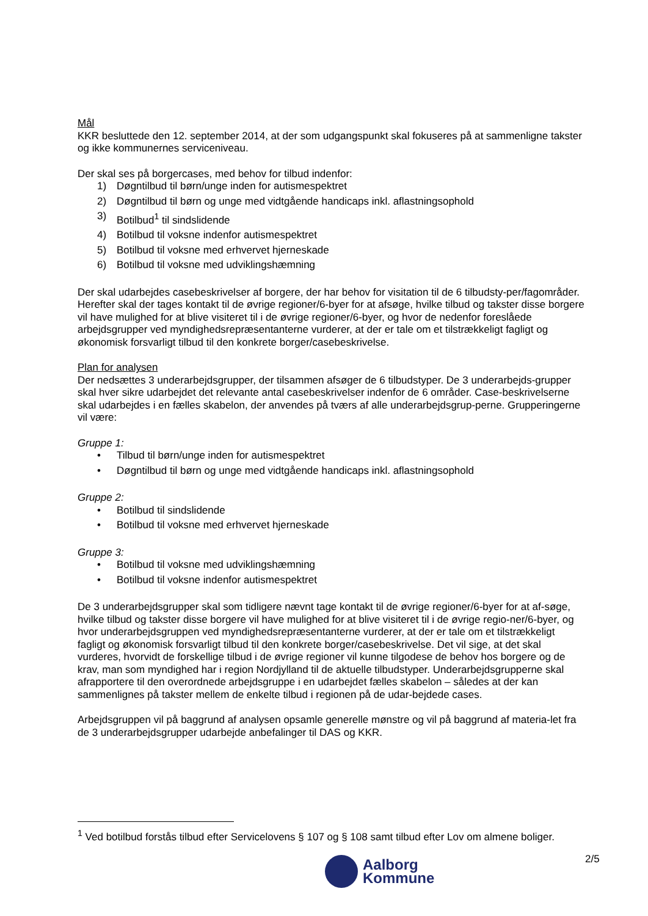Mål
KKR besluttede den 12. september 2014, at der som udgangspunkt skal fokuseres på at sammenligne takster og ikke kommunernes serviceniveau.
Der skal ses på borgercases, med behov for tilbud indenfor:
1) Døgntilbud til børn/unge inden for autismespektret
2) Døgntilbud til børn og unge med vidtgående handicaps inkl. aflastningsophold
3) Botilbud<sup>1</sup> til sindslidende
4) Botilbud til voksne indenfor autismespektret
5) Botilbud til voksne med erhvervet hjerneskade
6) Botilbud til voksne med udviklingshæmning
Der skal udarbejdes casebeskrivelser af borgere, der har behov for visitation til de 6 tilbudsty-per/fagområder. Herefter skal der tages kontakt til de øvrige regioner/6-byer for at afsøge, hvilke tilbud og takster disse borgere vil have mulighed for at blive visiteret til i de øvrige regioner/6-byer, og hvor de nedenfor foreslåede arbejdsgrupper ved myndighedsrepræsentanterne vurderer, at der er tale om et tilstrækkeligt fagligt og økonomisk forsvarligt tilbud til den konkrete borger/casebeskrivelse.
Plan for analysen
Der nedsættes 3 underarbejdsgrupper, der tilsammen afsøger de 6 tilbudstyper. De 3 underarbejds-grupper skal hver sikre udarbejdet det relevante antal casebeskrivelser indenfor de 6 områder. Case-beskrivelserne skal udarbejdes i en fælles skabelon, der anvendes på tværs af alle underarbejdsgrup-perne. Grupperingerne vil være:
Gruppe 1:
• Tilbud til børn/unge inden for autismespektret
• Døgntilbud til børn og unge med vidtgående handicaps inkl. aflastningsophold
Gruppe 2:
• Botilbud til sindslidende
• Botilbud til voksne med erhvervet hjerneskade
Gruppe 3:
• Botilbud til voksne med udviklingshæmning
• Botilbud til voksne indenfor autismespektret
De 3 underarbejdsgrupper skal som tidligere nævnt tage kontakt til de øvrige regioner/6-byer for at af-søge, hvilke tilbud og takster disse borgere vil have mulighed for at blive visiteret til i de øvrige regio-ner/6-byer, og hvor underarbejdsgruppen ved myndighedsrepræsentanterne vurderer, at der er tale om et tilstrækkeligt fagligt og økonomisk forsvarligt tilbud til den konkrete borger/casebeskrivelse. Det vil sige, at det skal vurderes, hvorvidt de forskellige tilbud i de øvrige regioner vil kunne tilgodese de behov hos borgere og de krav, man som myndighed har i region Nordjylland til de aktuelle tilbudstyper. Underarbejdsgrupperne skal afrapportere til den overordnede arbejdsgruppe i en udarbejdet fælles skabelon – således at der kan sammenlignes på takster mellem de enkelte tilbud i regionen på de udar-bejdede cases.
Arbejdsgruppen vil på baggrund af analysen opsamle generelle mønstre og vil på baggrund af materia-let fra de 3 underarbejdsgrupper udarbejde anbefalinger til DAS og KKR.
<sup>1</sup> Ved botilbud forstås tilbud efter Servicelovens § 107 og § 108 samt tilbud efter Lov om almene boliger.
2/5
Aalborg
Kommune